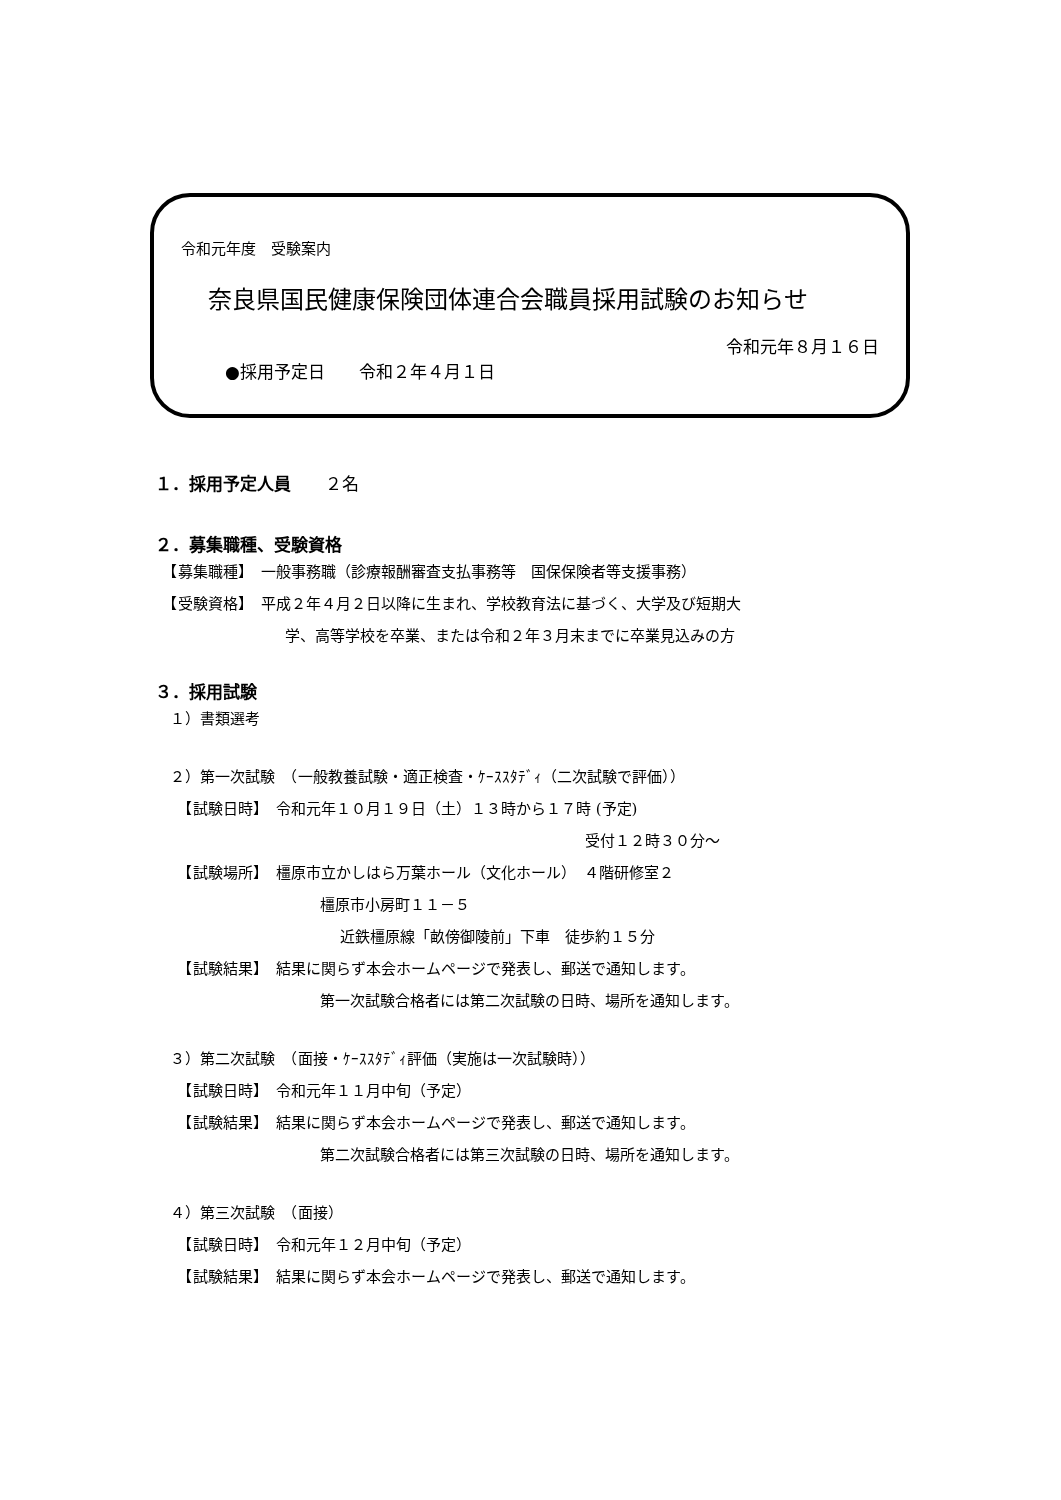令和元年度　受験案内
奈良県国民健康保険団体連合会職員採用試験のお知らせ
令和元年８月１６日
●採用予定日　　令和２年４月１日
１．採用予定人員　　２名
２．募集職種、受験資格
　【募集職種】　一般事務職（診療報酬審査支払事務等　国保保険者等支援事務）
　【受験資格】　平成２年４月２日以降に生まれ、学校教育法に基づく、大学及び短期大
学、高等学校を卒業、または令和２年３月末までに卒業見込みの方
３．採用試験
　１）書類選考
　２）第一次試験　（一般教養試験・適正検査・ｹｰｽｽﾀﾃﾞｨ（二次試験で評価））
　　【試験日時】　令和元年１０月１９日（土）１３時から１７時 (予定)
受付１２時３０分～
　　【試験場所】　橿原市立かしはら万葉ホール（文化ホール）　４階研修室２
橿原市小房町１１－５
近鉄橿原線「畝傍御陵前」下車　徒歩約１５分
　　【試験結果】　結果に関らず本会ホームページで発表し、郵送で通知します。
第一次試験合格者には第二次試験の日時、場所を通知します。
　３）第二次試験　（面接・ｹｰｽｽﾀﾃﾞｨ評価（実施は一次試験時））
　　【試験日時】　令和元年１１月中旬（予定）
　　【試験結果】　結果に関らず本会ホームページで発表し、郵送で通知します。
第二次試験合格者には第三次試験の日時、場所を通知します。
　４）第三次試験　（面接）
　　【試験日時】　令和元年１２月中旬（予定）
　　【試験結果】　結果に関らず本会ホームページで発表し、郵送で通知します。